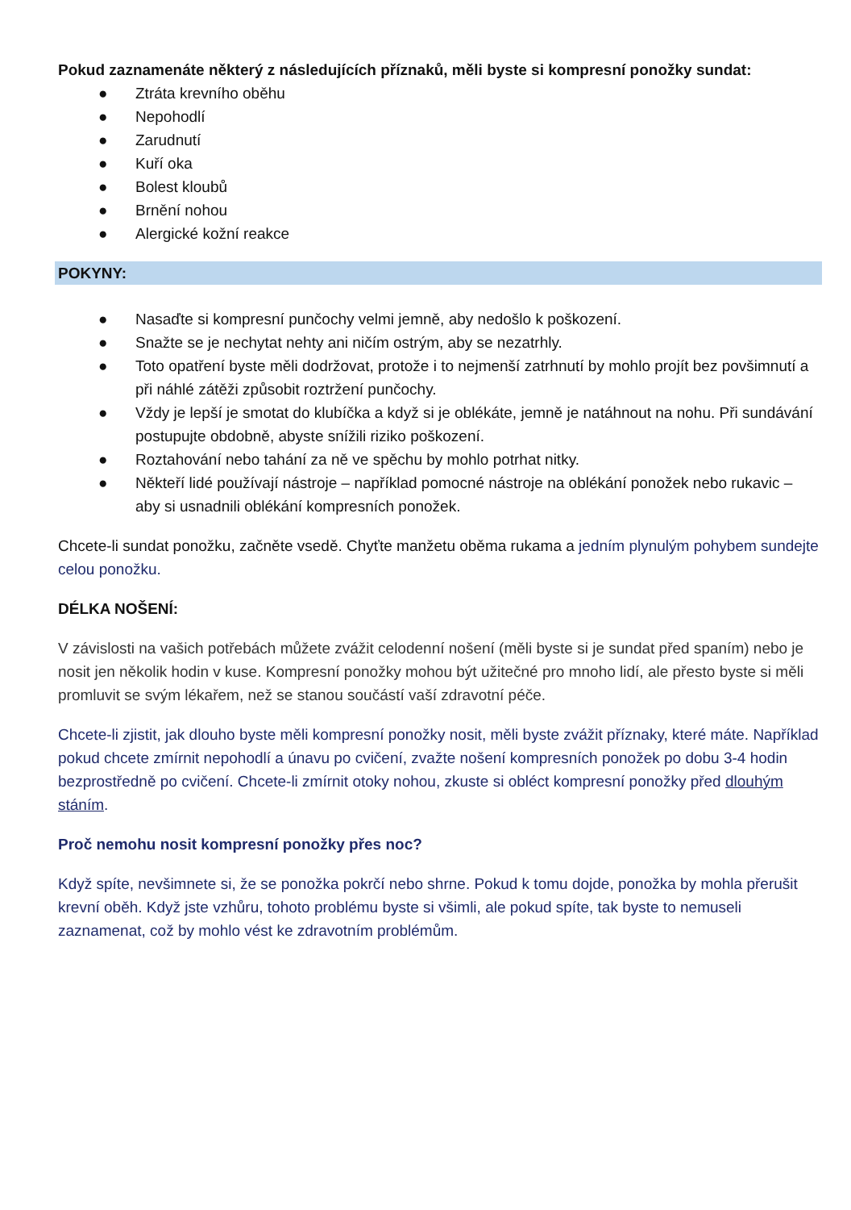Pokud zaznamenáte některý z následujících příznaků, měli byste si kompresní ponožky sundat:
● Ztráta krevního oběhu
● Nepohodlí
● Zarudnutí
● Kuří oka
● Bolest kloubů
● Brnění nohou
● Alergické kožní reakce
POKYNY:
● Nasaďte si kompresní punčochy velmi jemně, aby nedošlo k poškození.
● Snažte se je nechytat nehty ani ničím ostrým, aby se nezatrhly.
● Toto opatření byste měli dodržovat, protože i to nejmenší zatrhnutí by mohlo projít bez povšimnutí a při náhlé zátěži způsobit roztržení punčochy.
● Vždy je lepší je smotat do klubíčka a když si je oblékáte, jemně je natáhnout na nohu. Při sundávání postupujte obdobně, abyste snížili riziko poškození.
● Roztahování nebo tahání za ně ve spěchu by mohlo potrhat nitky.
● Někteří lidé používají nástroje – například pomocné nástroje na oblékání ponožek nebo rukavic – aby si usnadnili oblékání kompresních ponožek.
Chcete-li sundat ponožku, začněte vsedě. Chyťte manžetu oběma rukama a jedním plynulým pohybem sundejte celou ponožku.
DÉLKA NOŠENÍ:
V závislosti na vašich potřebách můžete zvážit celodenní nošení (měli byste si je sundat před spaním) nebo je nosit jen několik hodin v kuse. Kompresní ponožky mohou být užitečné pro mnoho lidí, ale přesto byste si měli promluvit se svým lékařem, než se stanou součástí vaší zdravotní péče.
Chcete-li zjistit, jak dlouho byste měli kompresní ponožky nosit, měli byste zvážit příznaky, které máte. Například pokud chcete zmírnit nepohodlí a únavu po cvičení, zvažte nošení kompresních ponožek po dobu 3-4 hodin bezprostředně po cvičení. Chcete-li zmírnit otoky nohou, zkuste si obléct kompresní ponožky před dlouhým stáním.
Proč nemohu nosit kompresní ponožky přes noc?
Když spíte, nevšimnete si, že se ponožka pokrčí nebo shrne. Pokud k tomu dojde, ponožka by mohla přerušit krevní oběh. Když jste vzhůru, tohoto problému byste si všimli, ale pokud spíte, tak byste to nemuseli zaznamenat, což by mohlo vést ke zdravotním problémům.